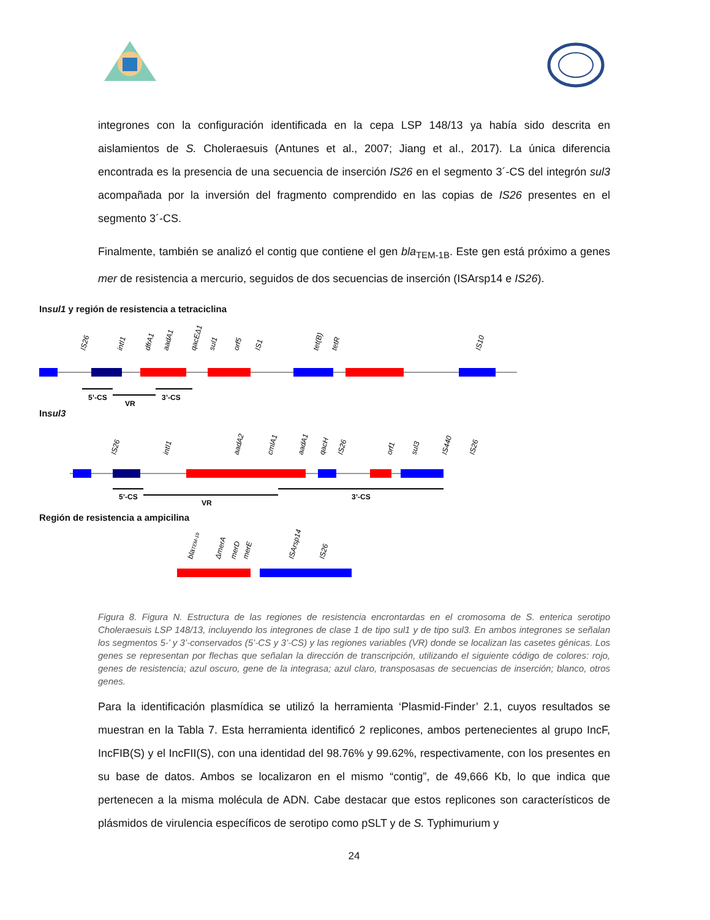integrones con la configuración identificada en la cepa LSP 148/13 ya había sido descrita en aislamientos de S. Choleraesuis (Antunes et al., 2007; Jiang et al., 2017). La única diferencia encontrada es la presencia de una secuencia de inserción IS26 en el segmento 3´-CS del integrón sul3 acompañada por la inversión del fragmento comprendido en las copias de IS26 presentes en el segmento 3´-CS.
Finalmente, también se analizó el contig que contiene el gen bla<sub>TEM-1B</sub>. Este gen está próximo a genes mer de resistencia a mercurio, seguidos de dos secuencias de inserción (ISArsp14 e IS26).
Insul1 y región de resistencia a tetraciclina
IS26
intI1
dfrA1
aadA1
qacEΔ1
sul1
orf5
IS1
tet(B)
tetR
IS10
5’-CS
VR
3’-CS
Insul3
IS26
intI1
aadA2
cmlA1
aadA1
qacH
IS26
orf1
sul3
IS440
IS26
5’-CS
VR
3’-CS
Región de resistencia a ampicilina
blaTEM-1b
ΔmerA
merD
merE
ISArsp14
IS26
Figura 8. Figura N. Estructura de las regiones de resistencia encrontardas en el cromosoma de S. enterica serotipo Choleraesuis LSP 148/13, incluyendo los integrones de clase 1 de tipo sul1 y de tipo sul3. En ambos integrones se señalan los segmentos 5-’ y 3’-conservados (5’-CS y 3’-CS) y las regiones variables (VR) donde se localizan las casetes génicas. Los genes se representan por flechas que señalan la dirección de transcripción, utilizando el siguiente código de colores: rojo, genes de resistencia; azul oscuro, gene de la integrasa; azul claro, transposasas de secuencias de inserción; blanco, otros genes.
Para la identificación plasmídica se utilizó la herramienta ‘Plasmid-Finder’ 2.1, cuyos resultados se muestran en la Tabla 7. Esta herramienta identificó 2 replicones, ambos pertenecientes al grupo IncF, IncFIB(S) y el IncFII(S), con una identidad del 98.76% y 99.62%, respectivamente, con los presentes en su base de datos. Ambos se localizaron en el mismo “contig”, de 49,666 Kb, lo que indica que pertenecen a la misma molécula de ADN. Cabe destacar que estos replicones son característicos de plásmidos de virulencia específicos de serotipo como pSLT y de S. Typhimurium y
24